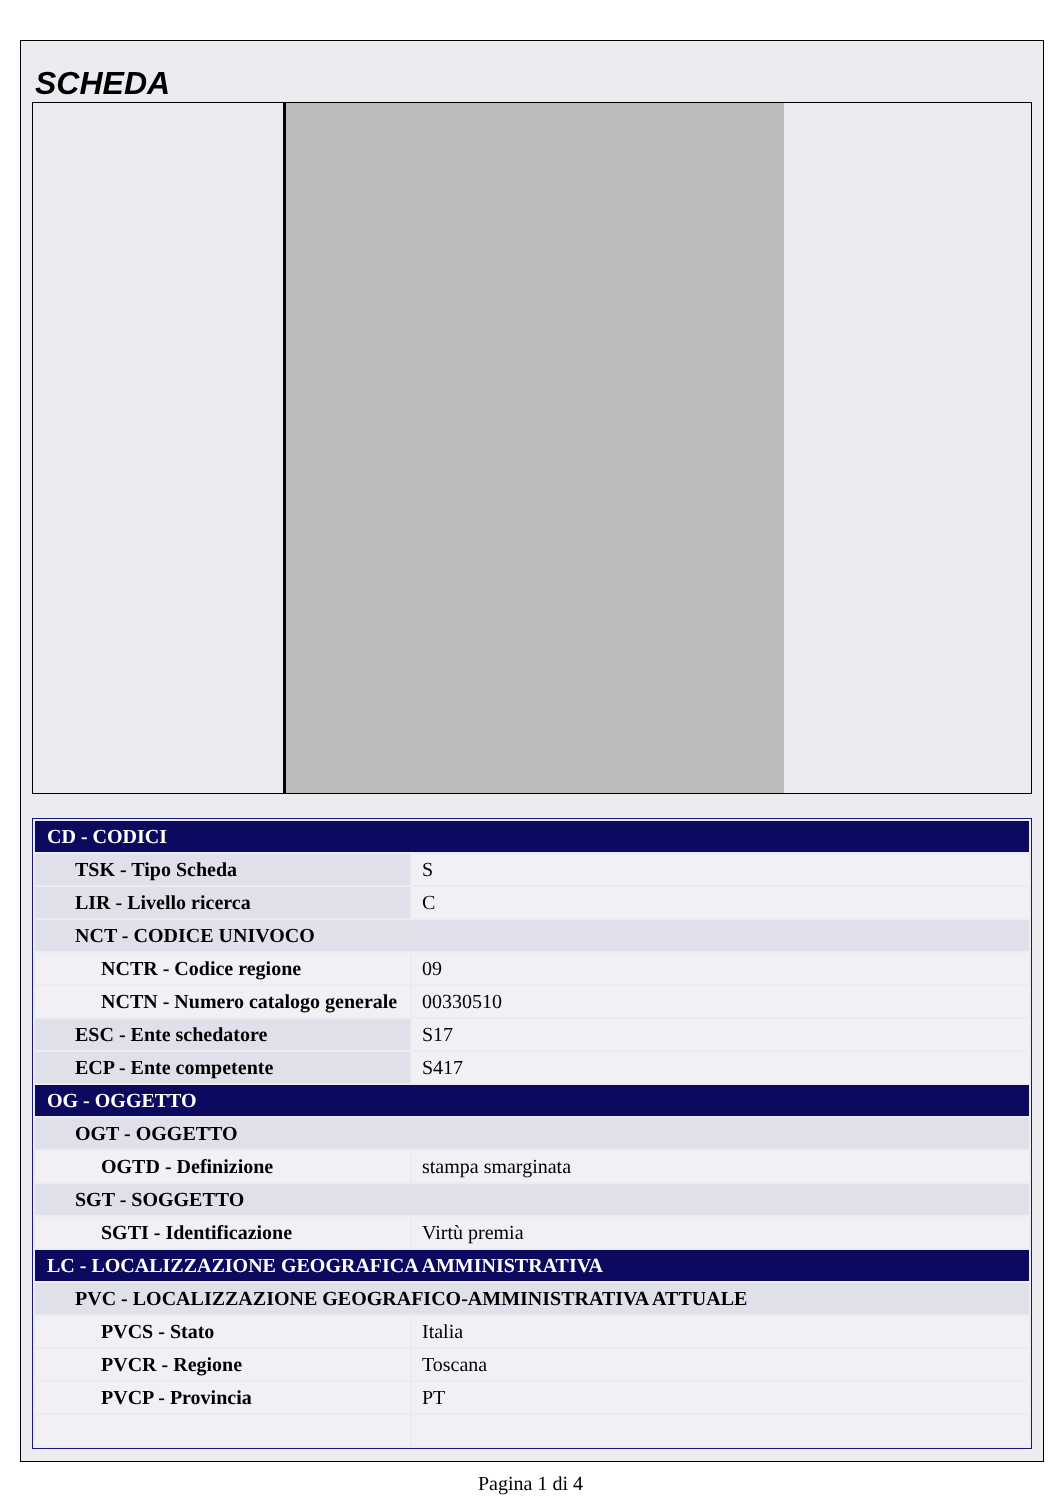SCHEDA
| CD - CODICI | |
| TSK - Tipo Scheda | S |
| LIR - Livello ricerca | C |
| NCT - CODICE UNIVOCO | |
| NCTR - Codice regione | 09 |
| NCTN - Numero catalogo generale | 00330510 |
| ESC - Ente schedatore | S17 |
| ECP - Ente competente | S417 |
| OG - OGGETTO | |
| OGT - OGGETTO | |
| OGTD - Definizione | stampa smarginata |
| SGT - SOGGETTO | |
| SGTI - Identificazione | Virtù premia |
| LC - LOCALIZZAZIONE GEOGRAFICA AMMINISTRATIVA | |
| PVC - LOCALIZZAZIONE GEOGRAFICO-AMMINISTRATIVA ATTUALE | |
| PVCS - Stato | Italia |
| PVCR - Regione | Toscana |
| PVCP - Provincia | PT |
Pagina 1 di 4